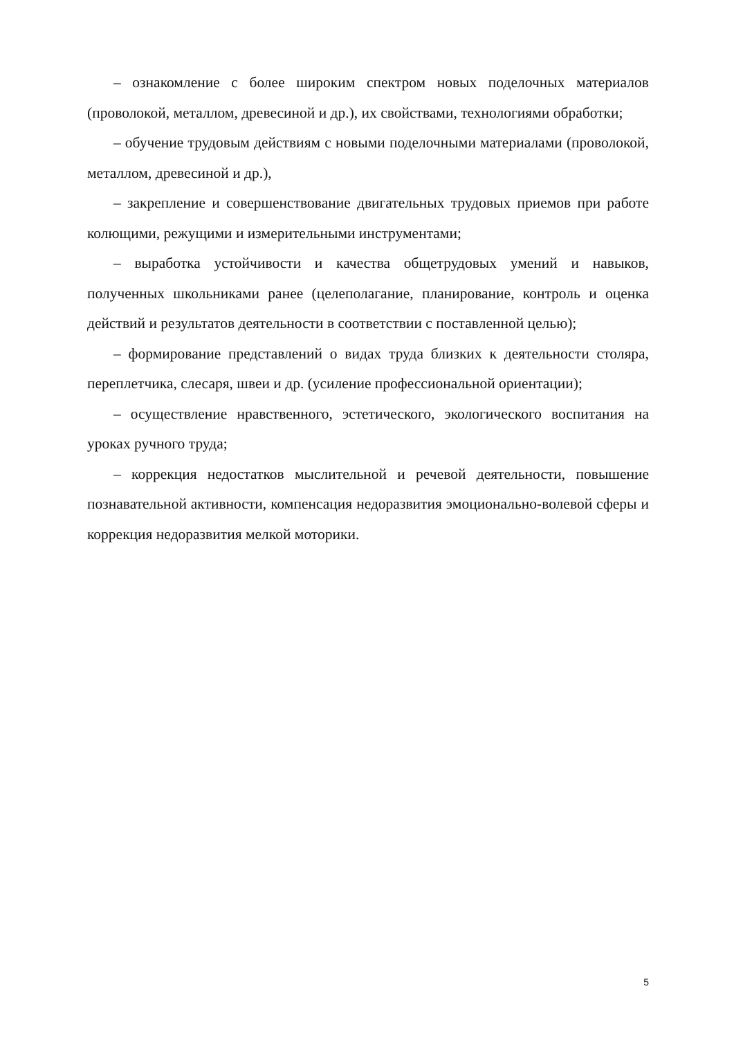– ознакомление с более широким спектром новых поделочных материалов (проволокой, металлом, древесиной и др.), их свойствами, технологиями обработки;
– обучение трудовым действиям с новыми поделочными материалами (проволокой, металлом, древесиной и др.),
– закрепление и совершенствование двигательных трудовых приемов при работе колющими, режущими и измерительными инструментами;
– выработка устойчивости и качества общетрудовых умений и навыков, полученных школьниками ранее (целеполагание, планирование, контроль и оценка действий и результатов деятельности в соответствии с поставленной целью);
– формирование представлений о видах труда близких к деятельности столяра, переплетчика, слесаря, швеи и др. (усиление профессиональной ориентации);
– осуществление нравственного, эстетического, экологического воспитания на уроках ручного труда;
– коррекция недостатков мыслительной и речевой деятельности, повышение познавательной активности, компенсация недоразвития эмоционально-волевой сферы и коррекция недоразвития мелкой моторики.
5